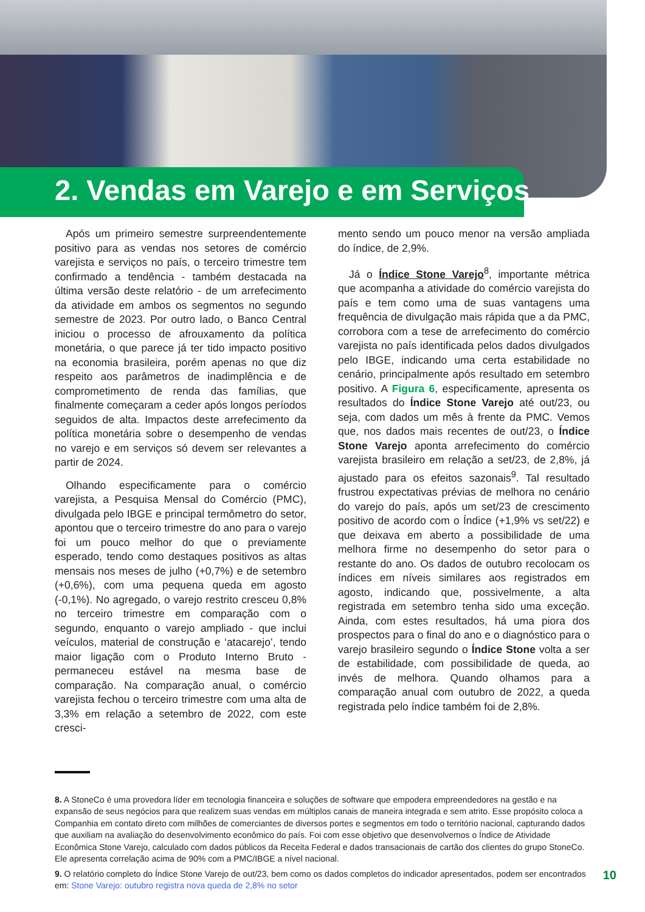2. Vendas em Varejo e em Serviços
Após um primeiro semestre surpreendentemente positivo para as vendas nos setores de comércio varejista e serviços no país, o terceiro trimestre tem confirmado a tendência - também destacada na última versão deste relatório - de um arrefecimento da atividade em ambos os segmentos no segundo semestre de 2023. Por outro lado, o Banco Central iniciou o processo de afrouxamento da política monetária, o que parece já ter tido impacto positivo na economia brasileira, porém apenas no que diz respeito aos parâmetros de inadimplência e de comprometimento de renda das famílias, que finalmente começaram a ceder após longos períodos seguidos de alta. Impactos deste arrefecimento da política monetária sobre o desempenho de vendas no varejo e em serviços só devem ser relevantes a partir de 2024.
Olhando especificamente para o comércio varejista, a Pesquisa Mensal do Comércio (PMC), divulgada pelo IBGE e principal termômetro do setor, apontou que o terceiro trimestre do ano para o varejo foi um pouco melhor do que o previamente esperado, tendo como destaques positivos as altas mensais nos meses de julho (+0,7%) e de setembro (+0,6%), com uma pequena queda em agosto (-0,1%). No agregado, o varejo restrito cresceu 0,8% no terceiro trimestre em comparação com o segundo, enquanto o varejo ampliado - que inclui veículos, material de construção e ‘atacarejo’, tendo maior ligação com o Produto Interno Bruto - permaneceu estável na mesma base de comparação. Na comparação anual, o comércio varejista fechou o terceiro trimestre com uma alta de 3,3% em relação a setembro de 2022, com este cresci-
mento sendo um pouco menor na versão ampliada do índice, de 2,9%.
Já o Índice Stone Varejo<sup>8</sup>, importante métrica que acompanha a atividade do comércio varejista do país e tem como uma de suas vantagens uma frequência de divulgação mais rápida que a da PMC, corrobora com a tese de arrefecimento do comércio varejista no país identificada pelos dados divulgados pelo IBGE, indicando uma certa estabilidade no cenário, principalmente após resultado em setembro positivo. A Figura 6, especificamente, apresenta os resultados do Índice Stone Varejo até out/23, ou seja, com dados um mês à frente da PMC. Vemos que, nos dados mais recentes de out/23, o Índice Stone Varejo aponta arrefecimento do comércio varejista brasileiro em relação a set/23, de 2,8%, já ajustado para os efeitos sazonais<sup>9</sup>. Tal resultado frustrou expectativas prévias de melhora no cenário do varejo do país, após um set/23 de crescimento positivo de acordo com o Índice (+1,9% vs set/22) e que deixava em aberto a possibilidade de uma melhora firme no desempenho do setor para o restante do ano. Os dados de outubro recolocam os índices em níveis similares aos registrados em agosto, indicando que, possivelmente, a alta registrada em setembro tenha sido uma exceção. Ainda, com estes resultados, há uma piora dos prospectos para o final do ano e o diagnóstico para o varejo brasileiro segundo o Índice Stone volta a ser de estabilidade, com possibilidade de queda, ao invés de melhora. Quando olhamos para a comparação anual com outubro de 2022, a queda registrada pelo índice também foi de 2,8%.
8. A StoneCo é uma provedora líder em tecnologia financeira e soluções de software que empodera empreendedores na gestão e na expansão de seus negócios para que realizem suas vendas em múltiplos canais de maneira integrada e sem atrito. Esse propósito coloca a Companhia em contato direto com milhões de comerciantes de diversos portes e segmentos em todo o território nacional, capturando dados que auxiliam na avaliação do desenvolvimento econômico do país. Foi com esse objetivo que desenvolvemos o Índice de Atividade Econômica Stone Varejo, calculado com dados públicos da Receita Federal e dados transacionais de cartão dos clientes do grupo StoneCo. Ele apresenta correlação acima de 90% com a PMC/IBGE a nível nacional.
9. O relatório completo do Índice Stone Varejo de out/23, bem como os dados completos do indicador apresentados, podem ser encontrados em: Stone Varejo: outubro registra nova queda de 2,8% no setor
10